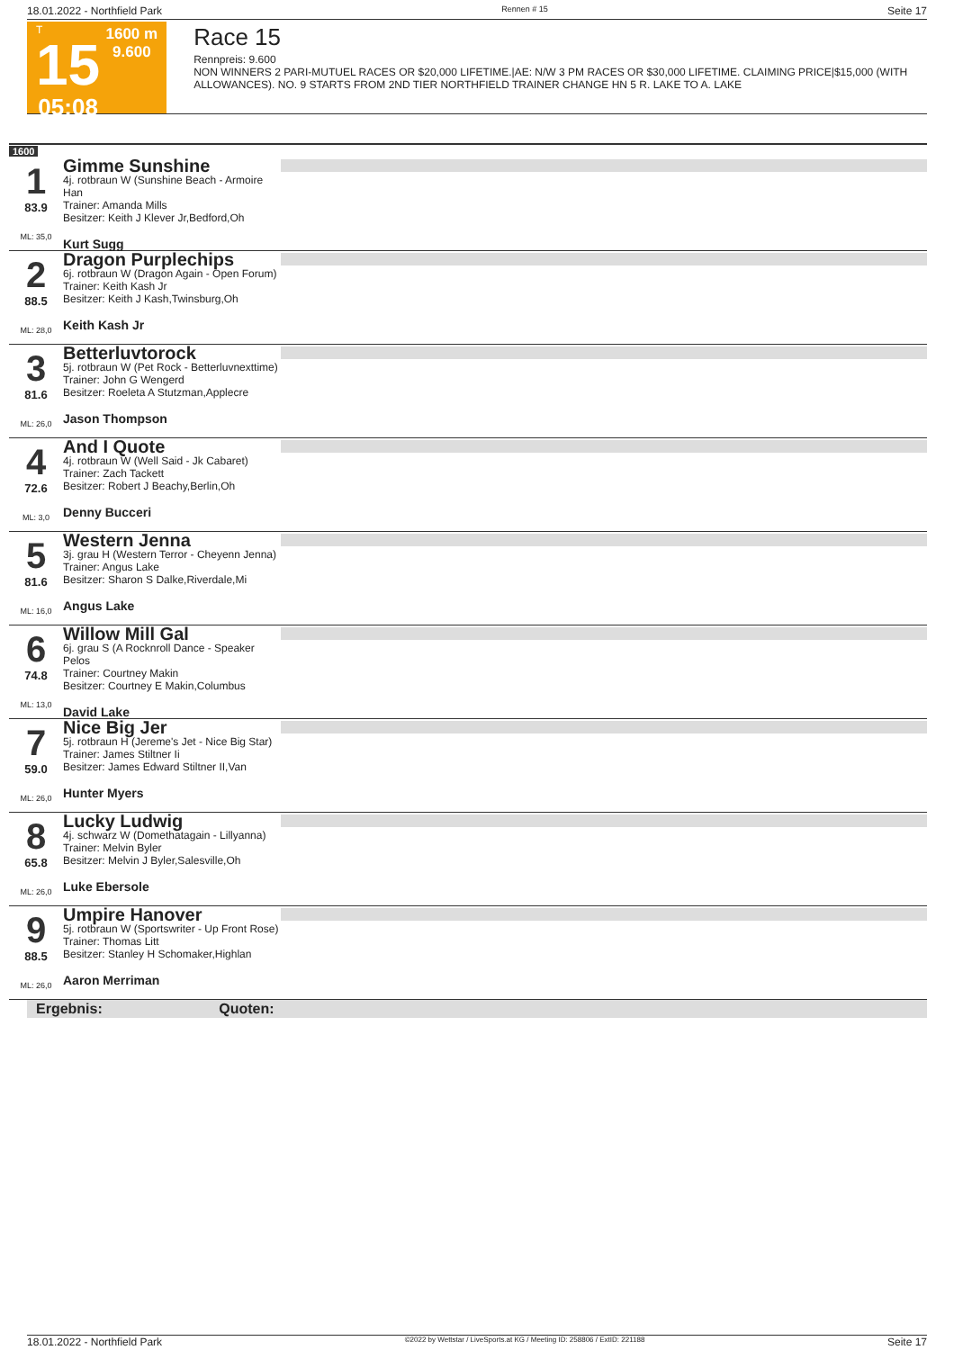18.01.2022 - Northfield Park Rennen # 15 Seite 17
T
15
05:08
1600 m
9.600
Race 15
Rennpreis: 9.600
NON WINNERS 2 PARI-MUTUEL RACES OR $20,000 LIFETIME.|AE: N/W 3 PM RACES OR $30,000 LIFETIME. CLAIMING PRICE|$15,000 (WITH ALLOWANCES). NO. 9 STARTS FROM 2ND TIER NORTHFIELD TRAINER CHANGE HN 5 R. LAKE TO A. LAKE
1600
1
83.9
ML: 35,0
Gimme Sunshine
4j. rotbraun W (Sunshine Beach - Armoire Han
Trainer: Amanda Mills
Besitzer: Keith J Klever Jr,Bedford,Oh
Kurt Sugg
2
88.5
ML: 28,0
Dragon Purplechips
6j. rotbraun W (Dragon Again - Open Forum)
Trainer: Keith Kash Jr
Besitzer: Keith J Kash,Twinsburg,Oh
Keith Kash Jr
3
81.6
ML: 26,0
Betterluvtorock
5j. rotbraun W (Pet Rock - Betterluvnexttime)
Trainer: John G Wengerd
Besitzer: Roeleta A Stutzman,Applecre
Jason Thompson
4
72.6
ML: 3,0
And I Quote
4j. rotbraun W (Well Said - Jk Cabaret)
Trainer: Zach Tackett
Besitzer: Robert J Beachy,Berlin,Oh
Denny Bucceri
5
81.6
ML: 16,0
Western Jenna
3j. grau H (Western Terror - Cheyenn Jenna)
Trainer: Angus Lake
Besitzer: Sharon S Dalke,Riverdale,Mi
Angus Lake
6
74.8
ML: 13,0
Willow Mill Gal
6j. grau S (A Rocknroll Dance - Speaker Pelos
Trainer: Courtney Makin
Besitzer: Courtney E Makin,Columbus
David Lake
7
59.0
ML: 26,0
Nice Big Jer
5j. rotbraun H (Jereme's Jet - Nice Big Star)
Trainer: James Stiltner Ii
Besitzer: James Edward Stiltner II,Van
Hunter Myers
8
65.8
ML: 26,0
Lucky Ludwig
4j. schwarz W (Domethatagain - Lillyanna)
Trainer: Melvin Byler
Besitzer: Melvin J Byler,Salesville,Oh
Luke Ebersole
9
88.5
ML: 26,0
Umpire Hanover
5j. rotbraun W (Sportswriter - Up Front Rose)
Trainer: Thomas Litt
Besitzer: Stanley H Schomaker,Highlan
Aaron Merriman
Ergebnis: Quoten:
18.01.2022 - Northfield Park ©2022 by Wettstar / LiveSports.at KG / Meeting ID: 258806 / ExtID: 221188 Seite 17